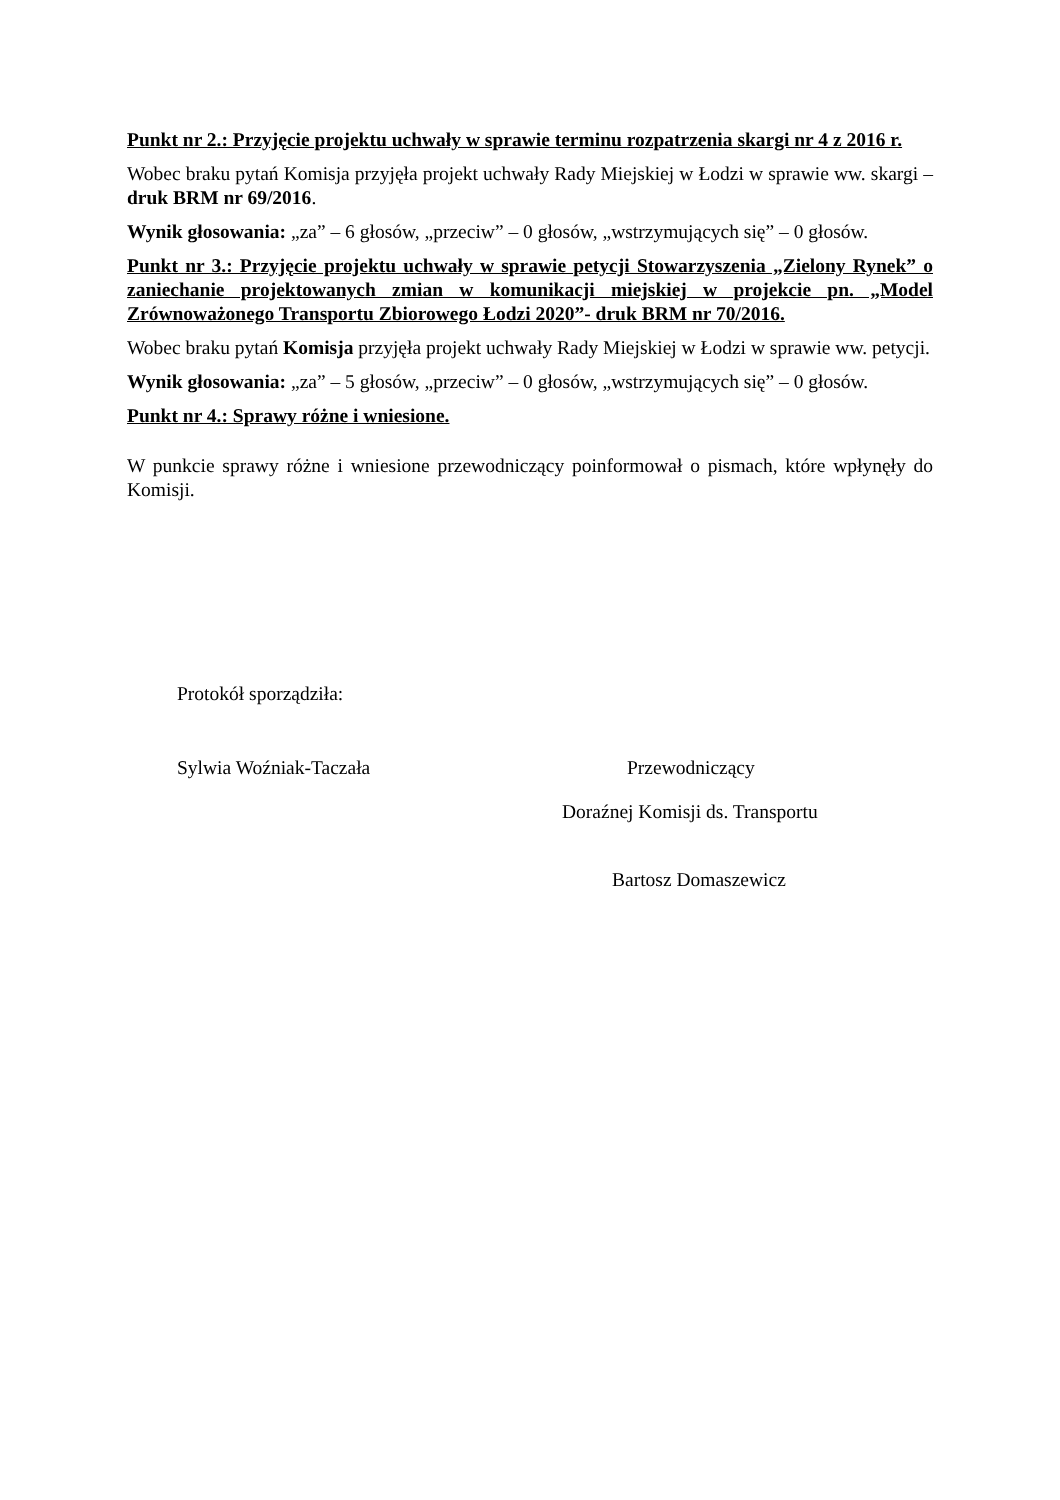Punkt nr 2.: Przyjęcie projektu uchwały w sprawie terminu rozpatrzenia skargi nr 4 z 2016 r.
Wobec braku pytań Komisja przyjęła projekt uchwały Rady Miejskiej w Łodzi w sprawie ww. skargi – druk BRM nr 69/2016.
Wynik głosowania: „za” – 6 głosów, „przeciw” – 0 głosów, „wstrzymujących się” – 0 głosów.
Punkt nr 3.: Przyjęcie projektu uchwały w sprawie petycji Stowarzyszenia „Zielony Rynek” o zaniechanie projektowanych zmian w komunikacji miejskiej w projekcie pn. „Model Zrównoważonego Transportu Zbiorowego Łodzi 2020”- druk BRM nr 70/2016.
Wobec braku pytań Komisja przyjęła projekt uchwały Rady Miejskiej w Łodzi w sprawie ww. petycji.
Wynik głosowania: „za” – 5 głosów, „przeciw” – 0 głosów, „wstrzymujących się” – 0 głosów.
Punkt nr 4.: Sprawy różne i wniesione.
W punkcie sprawy różne i wniesione przewodniczący poinformował o pismach, które wpłynęły do Komisji.
Protokół sporządziła:
Sylwia Woźniak-Taczała Przewodniczący
Doraźnej Komisji ds. Transportu
Bartosz Domaszewicz